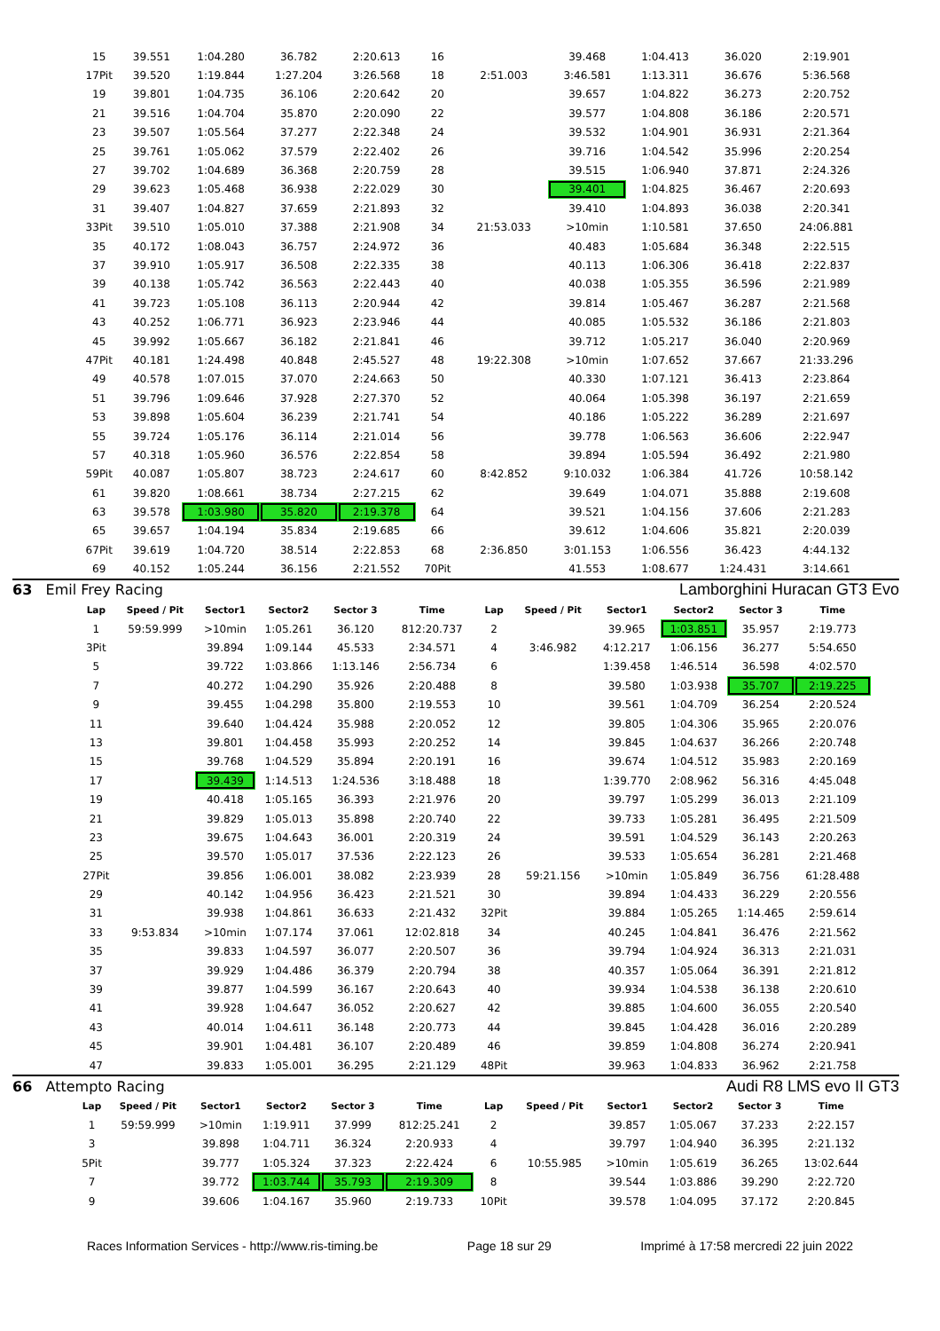| 15 | | 39.551 | 1:04.280 | 36.782 | 2:20.613 | 16 | | 39.468 | 1:04.413 | 36.020 | 2:19.901 |
| 17Pit | | 39.520 | 1:19.844 | 1:27.204 | 3:26.568 | 18 | 2:51.003 | 3:46.581 | 1:13.311 | 36.676 | 5:36.568 |
| 19 | | 39.801 | 1:04.735 | 36.106 | 2:20.642 | 20 | | 39.657 | 1:04.822 | 36.273 | 2:20.752 |
| 21 | | 39.516 | 1:04.704 | 35.870 | 2:20.090 | 22 | | 39.577 | 1:04.808 | 36.186 | 2:20.571 |
| 23 | | 39.507 | 1:05.564 | 37.277 | 2:22.348 | 24 | | 39.532 | 1:04.901 | 36.931 | 2:21.364 |
| 25 | | 39.761 | 1:05.062 | 37.579 | 2:22.402 | 26 | | 39.716 | 1:04.542 | 35.996 | 2:20.254 |
| 27 | | 39.702 | 1:04.689 | 36.368 | 2:20.759 | 28 | | 39.515 | 1:06.940 | 37.871 | 2:24.326 |
| 29 | | 39.623 | 1:05.468 | 36.938 | 2:22.029 | 30 | | 39.401 | 1:04.825 | 36.467 | 2:20.693 |
| 31 | | 39.407 | 1:04.827 | 37.659 | 2:21.893 | 32 | | 39.410 | 1:04.893 | 36.038 | 2:20.341 |
| 33Pit | | 39.510 | 1:05.010 | 37.388 | 2:21.908 | 34 | 21:53.033 | >10min | 1:10.581 | 37.650 | 24:06.881 |
| 35 | | 40.172 | 1:08.043 | 36.757 | 2:24.972 | 36 | | 40.483 | 1:05.684 | 36.348 | 2:22.515 |
| 37 | | 39.910 | 1:05.917 | 36.508 | 2:22.335 | 38 | | 40.113 | 1:06.306 | 36.418 | 2:22.837 |
| 39 | | 40.138 | 1:05.742 | 36.563 | 2:22.443 | 40 | | 40.038 | 1:05.355 | 36.596 | 2:21.989 |
| 41 | | 39.723 | 1:05.108 | 36.113 | 2:20.944 | 42 | | 39.814 | 1:05.467 | 36.287 | 2:21.568 |
| 43 | | 40.252 | 1:06.771 | 36.923 | 2:23.946 | 44 | | 40.085 | 1:05.532 | 36.186 | 2:21.803 |
| 45 | | 39.992 | 1:05.667 | 36.182 | 2:21.841 | 46 | | 39.712 | 1:05.217 | 36.040 | 2:20.969 |
| 47Pit | | 40.181 | 1:24.498 | 40.848 | 2:45.527 | 48 | 19:22.308 | >10min | 1:07.652 | 37.667 | 21:33.296 |
| 49 | | 40.578 | 1:07.015 | 37.070 | 2:24.663 | 50 | | 40.330 | 1:07.121 | 36.413 | 2:23.864 |
| 51 | | 39.796 | 1:09.646 | 37.928 | 2:27.370 | 52 | | 40.064 | 1:05.398 | 36.197 | 2:21.659 |
| 53 | | 39.898 | 1:05.604 | 36.239 | 2:21.741 | 54 | | 40.186 | 1:05.222 | 36.289 | 2:21.697 |
| 55 | | 39.724 | 1:05.176 | 36.114 | 2:21.014 | 56 | | 39.778 | 1:06.563 | 36.606 | 2:22.947 |
| 57 | | 40.318 | 1:05.960 | 36.576 | 2:22.854 | 58 | | 39.894 | 1:05.594 | 36.492 | 2:21.980 |
| 59Pit | | 40.087 | 1:05.807 | 38.723 | 2:24.617 | 60 | 8:42.852 | 9:10.032 | 1:06.384 | 41.726 | 10:58.142 |
| 61 | | 39.820 | 1:08.661 | 38.734 | 2:27.215 | 62 | | 39.649 | 1:04.071 | 35.888 | 2:19.608 |
| 63 | | 39.578 | 1:03.980 | 35.820 | 2:19.378 | 64 | | 39.521 | 1:04.156 | 37.606 | 2:21.283 |
| 65 | | 39.657 | 1:04.194 | 35.834 | 2:19.685 | 66 | | 39.612 | 1:04.606 | 35.821 | 2:20.039 |
| 67Pit | | 39.619 | 1:04.720 | 38.514 | 2:22.853 | 68 | 2:36.850 | 3:01.153 | 1:06.556 | 36.423 | 4:44.132 |
| 69 | | 40.152 | 1:05.244 | 36.156 | 2:21.552 | 70Pit | | 41.553 | 1:08.677 | 1:24.431 | 3:14.661 |
63 Emil Frey Racing Lamborghini Huracan GT3 Evo
| Lap | Speed / Pit | Sector1 | Sector2 | Sector 3 | Time | Lap | Speed / Pit | Sector1 | Sector2 | Sector 3 | Time |
| --- | --- | --- | --- | --- | --- | --- | --- | --- | --- | --- | --- |
| 1 | 59:59.999 | >10min | 1:05.261 | 36.120 | 812:20.737 | 2 | | 39.965 | 1:03.851 | 35.957 | 2:19.773 |
| 3Pit | | 39.894 | 1:09.144 | 45.533 | 2:34.571 | 4 | 3:46.982 | 4:12.217 | 1:06.156 | 36.277 | 5:54.650 |
| 5 | | 39.722 | 1:03.866 | 1:13.146 | 2:56.734 | 6 | | 1:39.458 | 1:46.514 | 36.598 | 4:02.570 |
| 7 | | 40.272 | 1:04.290 | 35.926 | 2:20.488 | 8 | | 39.580 | 1:03.938 | 35.707 | 2:19.225 |
| 9 | | 39.455 | 1:04.298 | 35.800 | 2:19.553 | 10 | | 39.561 | 1:04.709 | 36.254 | 2:20.524 |
| 11 | | 39.640 | 1:04.424 | 35.988 | 2:20.052 | 12 | | 39.805 | 1:04.306 | 35.965 | 2:20.076 |
| 13 | | 39.801 | 1:04.458 | 35.993 | 2:20.252 | 14 | | 39.845 | 1:04.637 | 36.266 | 2:20.748 |
| 15 | | 39.768 | 1:04.529 | 35.894 | 2:20.191 | 16 | | 39.674 | 1:04.512 | 35.983 | 2:20.169 |
| 17 | | 39.439 | 1:14.513 | 1:24.536 | 3:18.488 | 18 | | 1:39.770 | 2:08.962 | 56.316 | 4:45.048 |
| 19 | | 40.418 | 1:05.165 | 36.393 | 2:21.976 | 20 | | 39.797 | 1:05.299 | 36.013 | 2:21.109 |
| 21 | | 39.829 | 1:05.013 | 35.898 | 2:20.740 | 22 | | 39.733 | 1:05.281 | 36.495 | 2:21.509 |
| 23 | | 39.675 | 1:04.643 | 36.001 | 2:20.319 | 24 | | 39.591 | 1:04.529 | 36.143 | 2:20.263 |
| 25 | | 39.570 | 1:05.017 | 37.536 | 2:22.123 | 26 | | 39.533 | 1:05.654 | 36.281 | 2:21.468 |
| 27Pit | | 39.856 | 1:06.001 | 38.082 | 2:23.939 | 28 | 59:21.156 | >10min | 1:05.849 | 36.756 | 61:28.488 |
| 29 | | 40.142 | 1:04.956 | 36.423 | 2:21.521 | 30 | | 39.894 | 1:04.433 | 36.229 | 2:20.556 |
| 31 | | 39.938 | 1:04.861 | 36.633 | 2:21.432 | 32Pit | | 39.884 | 1:05.265 | 1:14.465 | 2:59.614 |
| 33 | 9:53.834 | >10min | 1:07.174 | 37.061 | 12:02.818 | 34 | | 40.245 | 1:04.841 | 36.476 | 2:21.562 |
| 35 | | 39.833 | 1:04.597 | 36.077 | 2:20.507 | 36 | | 39.794 | 1:04.924 | 36.313 | 2:21.031 |
| 37 | | 39.929 | 1:04.486 | 36.379 | 2:20.794 | 38 | | 40.357 | 1:05.064 | 36.391 | 2:21.812 |
| 39 | | 39.877 | 1:04.599 | 36.167 | 2:20.643 | 40 | | 39.934 | 1:04.538 | 36.138 | 2:20.610 |
| 41 | | 39.928 | 1:04.647 | 36.052 | 2:20.627 | 42 | | 39.885 | 1:04.600 | 36.055 | 2:20.540 |
| 43 | | 40.014 | 1:04.611 | 36.148 | 2:20.773 | 44 | | 39.845 | 1:04.428 | 36.016 | 2:20.289 |
| 45 | | 39.901 | 1:04.481 | 36.107 | 2:20.489 | 46 | | 39.859 | 1:04.808 | 36.274 | 2:20.941 |
| 47 | | 39.833 | 1:05.001 | 36.295 | 2:21.129 | 48Pit | | 39.963 | 1:04.833 | 36.962 | 2:21.758 |
66 Attempto Racing Audi R8 LMS evo II GT3
| Lap | Speed / Pit | Sector1 | Sector2 | Sector 3 | Time | Lap | Speed / Pit | Sector1 | Sector2 | Sector 3 | Time |
| --- | --- | --- | --- | --- | --- | --- | --- | --- | --- | --- | --- |
| 1 | 59:59.999 | >10min | 1:19.911 | 37.999 | 812:25.241 | 2 | | 39.857 | 1:05.067 | 37.233 | 2:22.157 |
| 3 | | 39.898 | 1:04.711 | 36.324 | 2:20.933 | 4 | | 39.797 | 1:04.940 | 36.395 | 2:21.132 |
| 5Pit | | 39.777 | 1:05.324 | 37.323 | 2:22.424 | 6 | 10:55.985 | >10min | 1:05.619 | 36.265 | 13:02.644 |
| 7 | | 39.772 | 1:03.744 | 35.793 | 2:19.309 | 8 | | 39.544 | 1:03.886 | 39.290 | 2:22.720 |
| 9 | | 39.606 | 1:04.167 | 35.960 | 2:19.733 | 10Pit | | 39.578 | 1:04.095 | 37.172 | 2:20.845 |
Races Information Services - http://www.ris-timing.be Page 18 sur 29 Imprimé à 17:58 mercredi 22 juin 2022